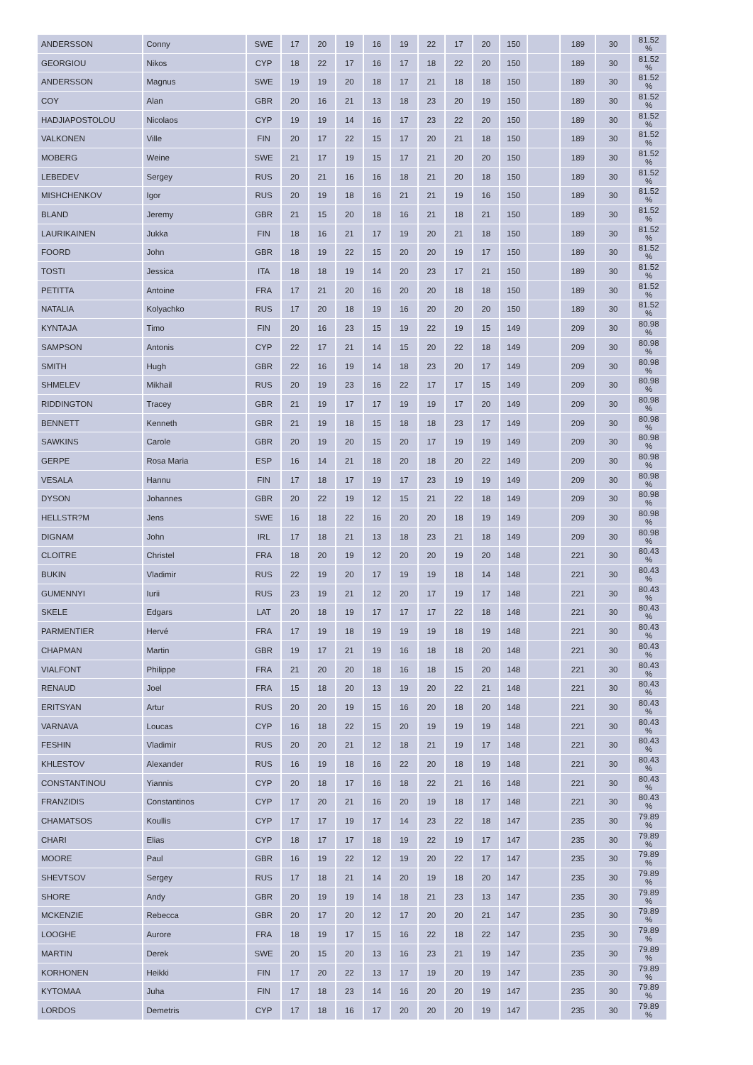| ANDERSSON | Conny | SWE | 17 | 20 | 19 | 16 | 19 | 22 | 17 | 20 | 150 | | 189 | 30 | 81.52 % |
| GEORGIOU | Nikos | CYP | 18 | 22 | 17 | 16 | 17 | 18 | 22 | 20 | 150 | | 189 | 30 | 81.52 % |
| ANDERSSON | Magnus | SWE | 19 | 19 | 20 | 18 | 17 | 21 | 18 | 18 | 150 | | 189 | 30 | 81.52 % |
| COY | Alan | GBR | 20 | 16 | 21 | 13 | 18 | 23 | 20 | 19 | 150 | | 189 | 30 | 81.52 % |
| HADJIAPOSTOLOU | Nicolaos | CYP | 19 | 19 | 14 | 16 | 17 | 23 | 22 | 20 | 150 | | 189 | 30 | 81.52 % |
| VALKONEN | Ville | FIN | 20 | 17 | 22 | 15 | 17 | 20 | 21 | 18 | 150 | | 189 | 30 | 81.52 % |
| MOBERG | Weine | SWE | 21 | 17 | 19 | 15 | 17 | 21 | 20 | 20 | 150 | | 189 | 30 | 81.52 % |
| LEBEDEV | Sergey | RUS | 20 | 21 | 16 | 16 | 18 | 21 | 20 | 18 | 150 | | 189 | 30 | 81.52 % |
| MISHCHENKOV | Igor | RUS | 20 | 19 | 18 | 16 | 21 | 21 | 19 | 16 | 150 | | 189 | 30 | 81.52 % |
| BLAND | Jeremy | GBR | 21 | 15 | 20 | 18 | 16 | 21 | 18 | 21 | 150 | | 189 | 30 | 81.52 % |
| LAURIKAINEN | Jukka | FIN | 18 | 16 | 21 | 17 | 19 | 20 | 21 | 18 | 150 | | 189 | 30 | 81.52 % |
| FOORD | John | GBR | 18 | 19 | 22 | 15 | 20 | 20 | 19 | 17 | 150 | | 189 | 30 | 81.52 % |
| TOSTI | Jessica | ITA | 18 | 18 | 19 | 14 | 20 | 23 | 17 | 21 | 150 | | 189 | 30 | 81.52 % |
| PETITTA | Antoine | FRA | 17 | 21 | 20 | 16 | 20 | 20 | 18 | 18 | 150 | | 189 | 30 | 81.52 % |
| NATALIA | Kolyachko | RUS | 17 | 20 | 18 | 19 | 16 | 20 | 20 | 20 | 150 | | 189 | 30 | 81.52 % |
| KYNTAJA | Timo | FIN | 20 | 16 | 23 | 15 | 19 | 22 | 19 | 15 | 149 | | 209 | 30 | 80.98 % |
| SAMPSON | Antonis | CYP | 22 | 17 | 21 | 14 | 15 | 20 | 22 | 18 | 149 | | 209 | 30 | 80.98 % |
| SMITH | Hugh | GBR | 22 | 16 | 19 | 14 | 18 | 23 | 20 | 17 | 149 | | 209 | 30 | 80.98 % |
| SHMELEV | Mikhail | RUS | 20 | 19 | 23 | 16 | 22 | 17 | 17 | 15 | 149 | | 209 | 30 | 80.98 % |
| RIDDINGTON | Tracey | GBR | 21 | 19 | 17 | 17 | 19 | 19 | 17 | 20 | 149 | | 209 | 30 | 80.98 % |
| BENNETT | Kenneth | GBR | 21 | 19 | 18 | 15 | 18 | 18 | 23 | 17 | 149 | | 209 | 30 | 80.98 % |
| SAWKINS | Carole | GBR | 20 | 19 | 20 | 15 | 20 | 17 | 19 | 19 | 149 | | 209 | 30 | 80.98 % |
| GERPE | Rosa Maria | ESP | 16 | 14 | 21 | 18 | 20 | 18 | 20 | 22 | 149 | | 209 | 30 | 80.98 % |
| VESALA | Hannu | FIN | 17 | 18 | 17 | 19 | 17 | 23 | 19 | 19 | 149 | | 209 | 30 | 80.98 % |
| DYSON | Johannes | GBR | 20 | 22 | 19 | 12 | 15 | 21 | 22 | 18 | 149 | | 209 | 30 | 80.98 % |
| HELLSTR?M | Jens | SWE | 16 | 18 | 22 | 16 | 20 | 20 | 18 | 19 | 149 | | 209 | 30 | 80.98 % |
| DIGNAM | John | IRL | 17 | 18 | 21 | 13 | 18 | 23 | 21 | 18 | 149 | | 209 | 30 | 80.98 % |
| CLOITRE | Christel | FRA | 18 | 20 | 19 | 12 | 20 | 20 | 19 | 20 | 148 | | 221 | 30 | 80.43 % |
| BUKIN | Vladimir | RUS | 22 | 19 | 20 | 17 | 19 | 19 | 18 | 14 | 148 | | 221 | 30 | 80.43 % |
| GUMENNYI | Iurii | RUS | 23 | 19 | 21 | 12 | 20 | 17 | 19 | 17 | 148 | | 221 | 30 | 80.43 % |
| SKELE | Edgars | LAT | 20 | 18 | 19 | 17 | 17 | 17 | 22 | 18 | 148 | | 221 | 30 | 80.43 % |
| PARMENTIER | Hervé | FRA | 17 | 19 | 18 | 19 | 19 | 19 | 18 | 19 | 148 | | 221 | 30 | 80.43 % |
| CHAPMAN | Martin | GBR | 19 | 17 | 21 | 19 | 16 | 18 | 18 | 20 | 148 | | 221 | 30 | 80.43 % |
| VIALFONT | Philippe | FRA | 21 | 20 | 20 | 18 | 16 | 18 | 15 | 20 | 148 | | 221 | 30 | 80.43 % |
| RENAUD | Joel | FRA | 15 | 18 | 20 | 13 | 19 | 20 | 22 | 21 | 148 | | 221 | 30 | 80.43 % |
| ERITSYAN | Artur | RUS | 20 | 20 | 19 | 15 | 16 | 20 | 18 | 20 | 148 | | 221 | 30 | 80.43 % |
| VARNAVA | Loucas | CYP | 16 | 18 | 22 | 15 | 20 | 19 | 19 | 19 | 148 | | 221 | 30 | 80.43 % |
| FESHIN | Vladimir | RUS | 20 | 20 | 21 | 12 | 18 | 21 | 19 | 17 | 148 | | 221 | 30 | 80.43 % |
| KHLESTOV | Alexander | RUS | 16 | 19 | 18 | 16 | 22 | 20 | 18 | 19 | 148 | | 221 | 30 | 80.43 % |
| CONSTANTINOU | Yiannis | CYP | 20 | 18 | 17 | 16 | 18 | 22 | 21 | 16 | 148 | | 221 | 30 | 80.43 % |
| FRANZIDIS | Constantinos | CYP | 17 | 20 | 21 | 16 | 20 | 19 | 18 | 17 | 148 | | 221 | 30 | 80.43 % |
| CHAMATSOS | Koullis | CYP | 17 | 17 | 19 | 17 | 14 | 23 | 22 | 18 | 147 | | 235 | 30 | 79.89 % |
| CHARI | Elias | CYP | 18 | 17 | 17 | 18 | 19 | 22 | 19 | 17 | 147 | | 235 | 30 | 79.89 % |
| MOORE | Paul | GBR | 16 | 19 | 22 | 12 | 19 | 20 | 22 | 17 | 147 | | 235 | 30 | 79.89 % |
| SHEVTSOV | Sergey | RUS | 17 | 18 | 21 | 14 | 20 | 19 | 18 | 20 | 147 | | 235 | 30 | 79.89 % |
| SHORE | Andy | GBR | 20 | 19 | 19 | 14 | 18 | 21 | 23 | 13 | 147 | | 235 | 30 | 79.89 % |
| MCKENZIE | Rebecca | GBR | 20 | 17 | 20 | 12 | 17 | 20 | 20 | 21 | 147 | | 235 | 30 | 79.89 % |
| LOOGHE | Aurore | FRA | 18 | 19 | 17 | 15 | 16 | 22 | 18 | 22 | 147 | | 235 | 30 | 79.89 % |
| MARTIN | Derek | SWE | 20 | 15 | 20 | 13 | 16 | 23 | 21 | 19 | 147 | | 235 | 30 | 79.89 % |
| KORHONEN | Heikki | FIN | 17 | 20 | 22 | 13 | 17 | 19 | 20 | 19 | 147 | | 235 | 30 | 79.89 % |
| KYTOMAA | Juha | FIN | 17 | 18 | 23 | 14 | 16 | 20 | 20 | 19 | 147 | | 235 | 30 | 79.89 % |
| LORDOS | Demetris | CYP | 17 | 18 | 16 | 17 | 20 | 20 | 20 | 19 | 147 | | 235 | 30 | 79.89 % |